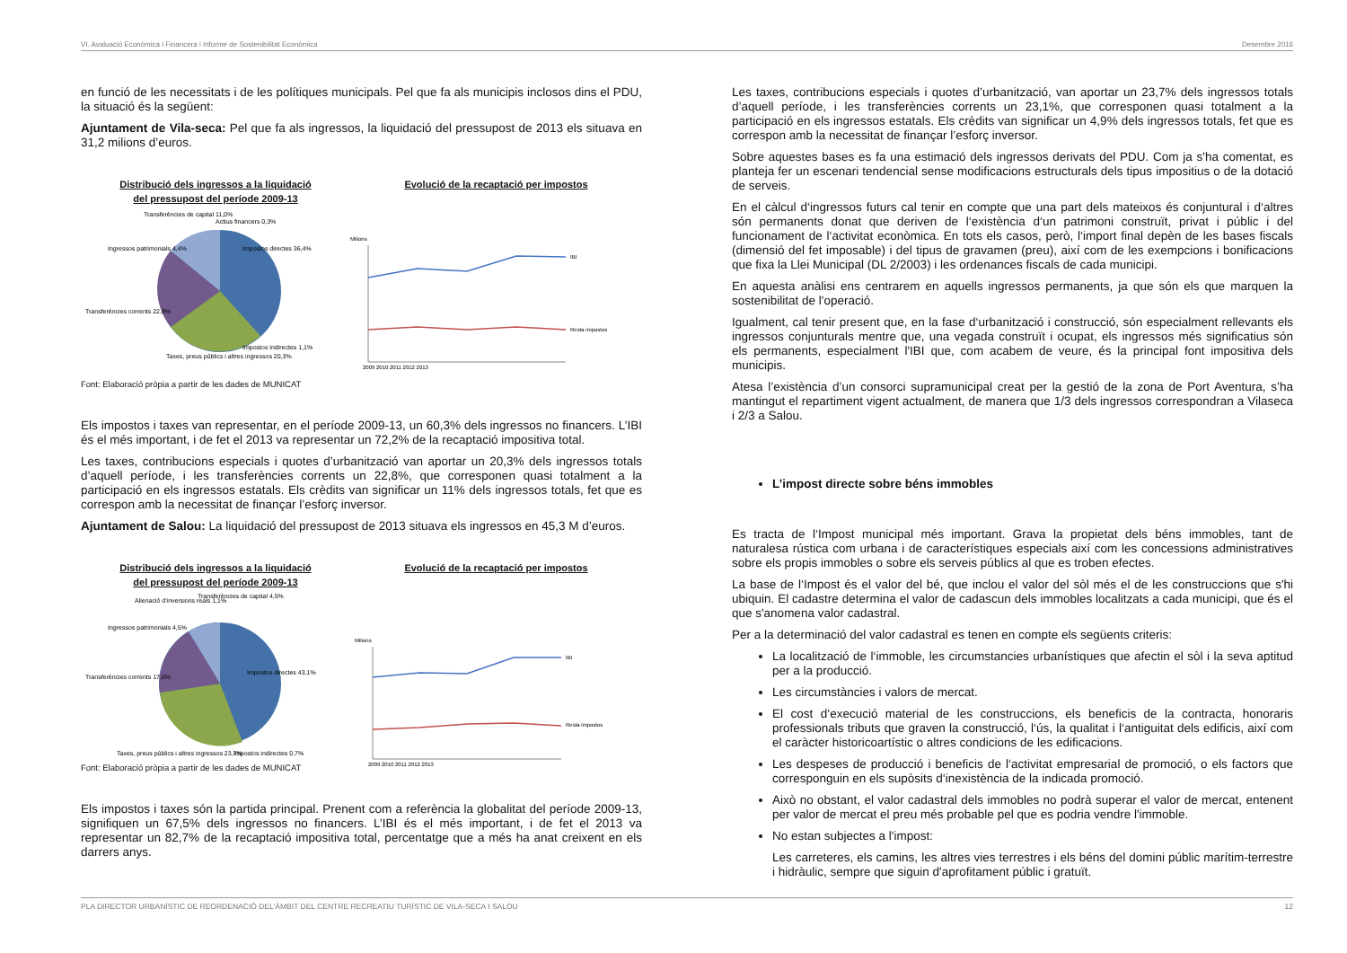VI. Avaluació Econòmica i Financera i Informe de Sostenibilitat Econòmica Desembre 2016
en funció de les necessitats i de les polítiques municipals. Pel que fa als municipis inclosos dins el PDU, la situació és la següent:
Ajuntament de Vila-seca: Pel que fa als ingressos, la liquidació del pressupost de 2013 els situava en 31,2 milions d’euros.
Distribució dels ingressos a la liquidació
del pressupost del període 2009-13
Impostos directes 36,4%
Transferències corrents 22,8%
Taxes, preus públics i altres ingressos 20,3%
Impostos indirectes 1,1%
Ingressos patrimonials 4,4%
Transferències de capital 11,0%
Actius financers 0,3%
Evolució de la recaptació per impostos
Milions
IBI
Resta impostos
2009 2010 2011 2012 2013
Font: Elaboració pròpia a partir de les dades de MUNICAT
Els impostos i taxes van representar, en el període 2009-13, un 60,3% dels ingressos no financers. L’IBI és el més important, i de fet el 2013 va representar un 72,2% de la recaptació impositiva total.
Les taxes, contribucions especials i quotes d’urbanització van aportar un 20,3% dels ingressos totals d’aquell període, i les transferències corrents un 22,8%, que corresponen quasi totalment a la participació en els ingressos estatals. Els crèdits van significar un 11% dels ingressos totals, fet que es correspon amb la necessitat de finançar l’esforç inversor.
Ajuntament de Salou: La liquidació del pressupost de 2013 situava els ingressos en 45,3 M d’euros.
Distribució dels ingressos a la liquidació
del pressupost del període 2009-13
Impostos directes 43,1%
Transferències corrents 17,6%
Taxes, preus públics i altres ingressos 23,7%
Impostos indirectes 0,7%
Ingressos patrimonials 4,5%
Alienació d'inversions reals 1,1%
Transferències de capital 4,5%
Evolució de la recaptació per impostos
Milions
IBI
Resta impostos
2009 2010 2011 2012 2013
Font: Elaboració pròpia a partir de les dades de MUNICAT
Els impostos i taxes són la partida principal. Prenent com a referència la globalitat del període 2009-13, signifiquen un 67,5% dels ingressos no financers. L’IBI és el més important, i de fet el 2013 va representar un 82,7% de la recaptació impositiva total, percentatge que a més ha anat creixent en els darrers anys.
Les taxes, contribucions especials i quotes d’urbanització, van aportar un 23,7% dels ingressos totals d’aquell període, i les transferències corrents un 23,1%, que corresponen quasi totalment a la participació en els ingressos estatals. Els crèdits van significar un 4,9% dels ingressos totals, fet que es correspon amb la necessitat de finançar l’esforç inversor.
Sobre aquestes bases es fa una estimació dels ingressos derivats del PDU. Com ja s'ha comentat, es planteja fer un escenari tendencial sense modificacions estructurals dels tipus impositius o de la dotació de serveis.
En el càlcul d‘ingressos futurs cal tenir en compte que una part dels mateixos és conjuntural i d‘altres són permanents donat que deriven de l‘existència d‘un patrimoni construït, privat i públic i del funcionament de l‘activitat econòmica. En tots els casos, però, l‘import final depèn de les bases fiscals (dimensió del fet imposable) i del tipus de gravamen (preu), així com de les exempcions i bonificacions que fixa la Llei Municipal (DL 2/2003) i les ordenances fiscals de cada municipi.
En aquesta anàlisi ens centrarem en aquells ingressos permanents, ja que són els que marquen la sostenibilitat de l'operació.
Igualment, cal tenir present que, en la fase d‘urbanització i construcció, són especialment rellevants els ingressos conjunturals mentre que, una vegada construït i ocupat, els ingressos més significatius són els permanents, especialment l'IBI que, com acabem de veure, és la principal font impositiva dels municipis.
Atesa l’existència d’un consorci supramunicipal creat per la gestió de la zona de Port Aventura, s’ha mantingut el repartiment vigent actualment, de manera que 1/3 dels ingressos correspondran a Vilaseca i 2/3 a Salou.
L’impost directe sobre béns immobles
Es tracta de l‘Impost municipal més important. Grava la propietat dels béns immobles, tant de naturalesa rústica com urbana i de característiques especials així com les concessions administratives sobre els propis immobles o sobre els serveis públics al que es troben efectes.
La base de l‘Impost és el valor del bé, que inclou el valor del sòl més el de les construccions que s'hi ubiquin. El cadastre determina el valor de cadascun dels immobles localitzats a cada municipi, que és el que s'anomena valor cadastral.
Per a la determinació del valor cadastral es tenen en compte els següents criteris:
La localització de l‘immoble, les circumstancies urbanístiques que afectin el sòl i la seva aptitud per a la producció.
Les circumstàncies i valors de mercat.
El cost d‘execució material de les construccions, els beneficis de la contracta, honoraris professionals tributs que graven la construcció, l‘ús, la qualitat i l‘antiguitat dels edificis, així com el caràcter historicoartístic o altres condicions de les edificacions.
Les despeses de producció i beneficis de l‘activitat empresarial de promoció, o els factors que corresponguin en els supòsits d‘inexistència de la indicada promoció.
Això no obstant, el valor cadastral dels immobles no podrà superar el valor de mercat, entenent per valor de mercat el preu més probable pel que es podria vendre l'immoble.
No estan subjectes a l'impost:
Les carreteres, els camins, les altres vies terrestres i els béns del domini públic marítim-terrestre i hidràulic, sempre que siguin d'aprofitament públic i gratuït.
PLA DIRECTOR URBANÍSTIC DE REORDENACIÓ DEL'ÀMBIT DEL CENTRE RECREATIU TURÍSTIC DE VILA-SECA I SALOU 12